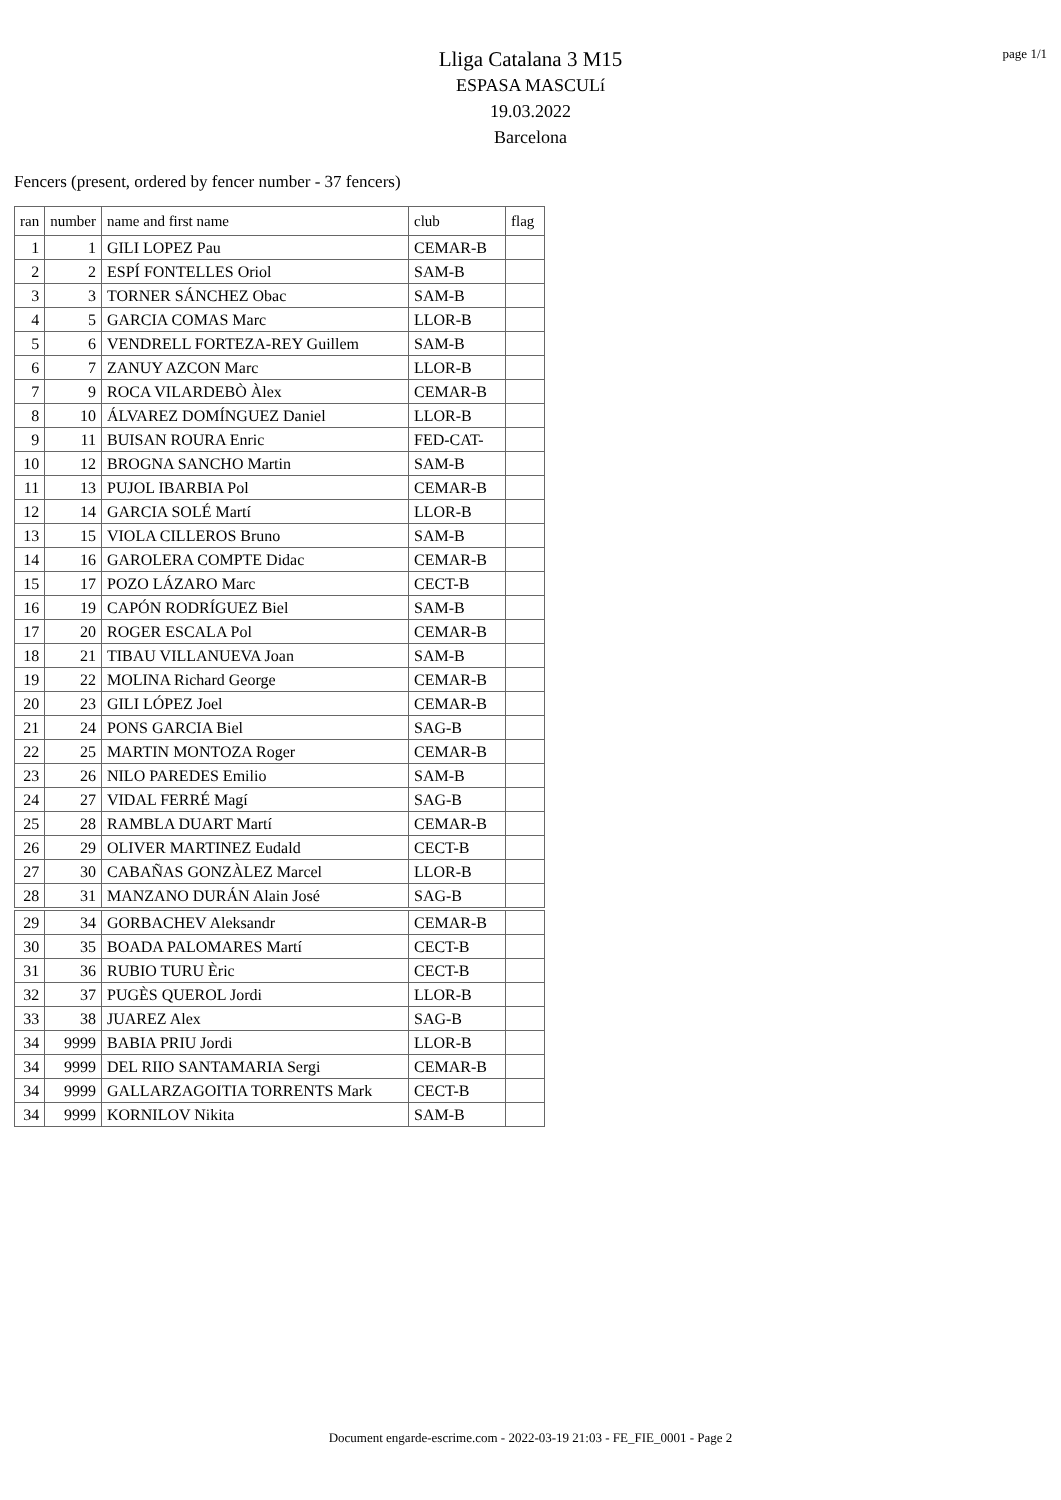page 1/1
Lliga Catalana 3 M15
ESPASA MASCULí
19.03.2022
Barcelona
Fencers (present, ordered by fencer number - 37 fencers)
| ran | number | name and first name | club | flag |
| --- | --- | --- | --- | --- |
| 1 | 1 | GILI LOPEZ Pau | CEMAR-B | |
| 2 | 2 | ESPÍ FONTELLES Oriol | SAM-B | |
| 3 | 3 | TORNER SÁNCHEZ Obac | SAM-B | |
| 4 | 5 | GARCIA COMAS Marc | LLOR-B | |
| 5 | 6 | VENDRELL FORTEZA-REY Guillem | SAM-B | |
| 6 | 7 | ZANUY AZCON Marc | LLOR-B | |
| 7 | 9 | ROCA VILARDEBÒ Àlex | CEMAR-B | |
| 8 | 10 | ÁLVAREZ DOMÍNGUEZ Daniel | LLOR-B | |
| 9 | 11 | BUISAN ROURA Enric | FED-CAT- | |
| 10 | 12 | BROGNA SANCHO Martin | SAM-B | |
| 11 | 13 | PUJOL IBARBIA Pol | CEMAR-B | |
| 12 | 14 | GARCIA SOLÉ Martí | LLOR-B | |
| 13 | 15 | VIOLA CILLEROS Bruno | SAM-B | |
| 14 | 16 | GAROLERA COMPTE Didac | CEMAR-B | |
| 15 | 17 | POZO LÁZARO Marc | CECT-B | |
| 16 | 19 | CAPÓN RODRÍGUEZ Biel | SAM-B | |
| 17 | 20 | ROGER ESCALA Pol | CEMAR-B | |
| 18 | 21 | TIBAU VILLANUEVA Joan | SAM-B | |
| 19 | 22 | MOLINA Richard George | CEMAR-B | |
| 20 | 23 | GILI LÓPEZ Joel | CEMAR-B | |
| 21 | 24 | PONS GARCIA Biel | SAG-B | |
| 22 | 25 | MARTIN MONTOZA Roger | CEMAR-B | |
| 23 | 26 | NILO PAREDES Emilio | SAM-B | |
| 24 | 27 | VIDAL FERRÉ Magí | SAG-B | |
| 25 | 28 | RAMBLA DUART Martí | CEMAR-B | |
| 26 | 29 | OLIVER MARTINEZ Eudald | CECT-B | |
| 27 | 30 | CABAÑAS GONZÀLEZ Marcel | LLOR-B | |
| 28 | 31 | MANZANO DURÁN Alain José | SAG-B | |
| 29 | 34 | GORBACHEV Aleksandr | CEMAR-B | |
| 30 | 35 | BOADA PALOMARES Martí | CECT-B | |
| 31 | 36 | RUBIO TURU Èric | CECT-B | |
| 32 | 37 | PUGÈS QUEROL Jordi | LLOR-B | |
| 33 | 38 | JUAREZ Alex | SAG-B | |
| 34 | 9999 | BABIA PRIU Jordi | LLOR-B | |
| 34 | 9999 | DEL RIIO SANTAMARIA Sergi | CEMAR-B | |
| 34 | 9999 | GALLARZAGOITIA TORRENTS Mark | CECT-B | |
| 34 | 9999 | KORNILOV Nikita | SAM-B | |
Document engarde-escrime.com - 2022-03-19 21:03 - FE_FIE_0001 - Page 2